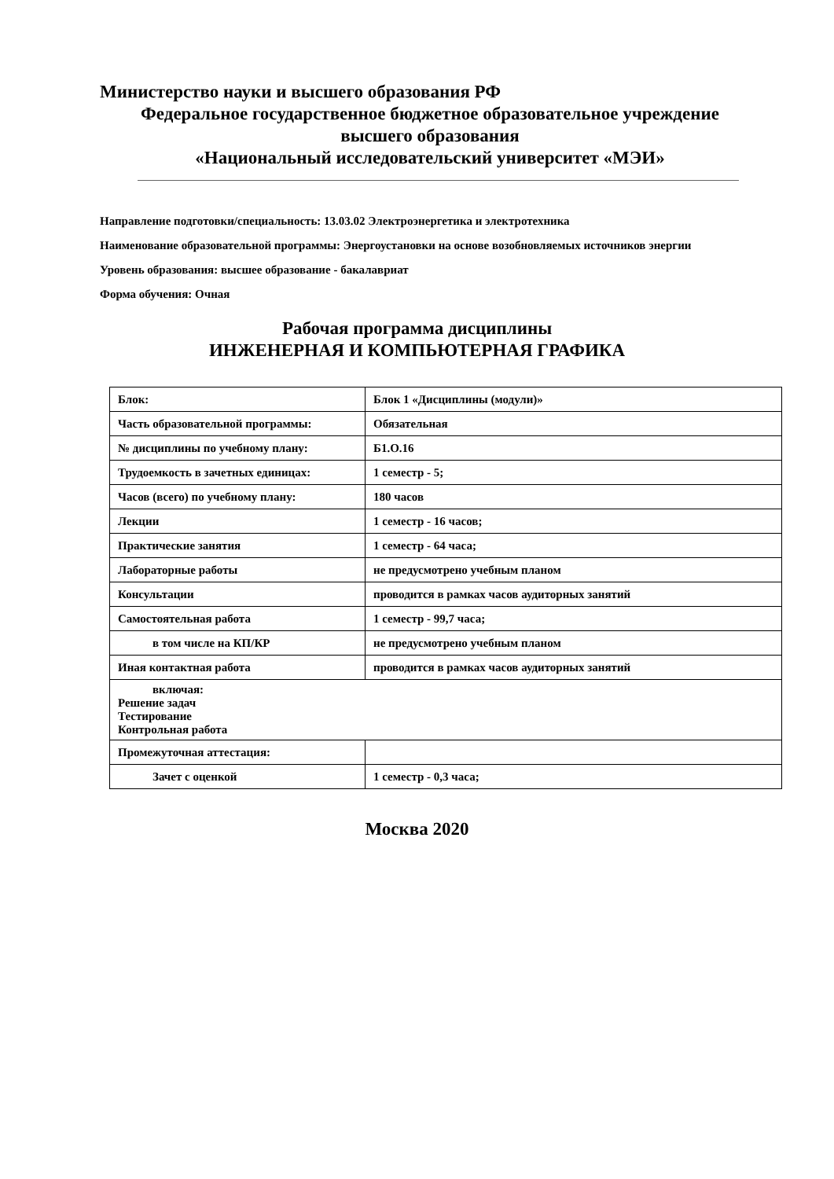Министерство науки и высшего образования РФ
Федеральное государственное бюджетное образовательное учреждение
высшего образования
«Национальный исследовательский университет «МЭИ»
Направление подготовки/специальность: 13.03.02 Электроэнергетика и электротехника
Наименование образовательной программы: Энергоустановки на основе возобновляемых источников энергии
Уровень образования: высшее образование - бакалавриат
Форма обучения: Очная
Рабочая программа дисциплины
ИНЖЕНЕРНАЯ И КОМПЬЮТЕРНАЯ ГРАФИКА
| Блок: | Блок 1 «Дисциплины (модули)» |
| Часть образовательной программы: | Обязательная |
| № дисциплины по учебному плану: | Б1.О.16 |
| Трудоемкость в зачетных единицах: | 1 семестр - 5; |
| Часов (всего) по учебному плану: | 180 часов |
| Лекции | 1 семестр - 16 часов; |
| Практические занятия | 1 семестр - 64 часа; |
| Лабораторные работы | не предусмотрено учебным планом |
| Консультации | проводится в рамках часов аудиторных занятий |
| Самостоятельная работа | 1 семестр - 99,7 часа; |
| в том числе на КП/КР | не предусмотрено учебным планом |
| Иная контактная работа | проводится в рамках часов аудиторных занятий |
| включая: Решение задач Тестирование Контрольная работа | |
| Промежуточная аттестация: | |
| Зачет с оценкой | 1 семестр - 0,3 часа; |
Москва 2020